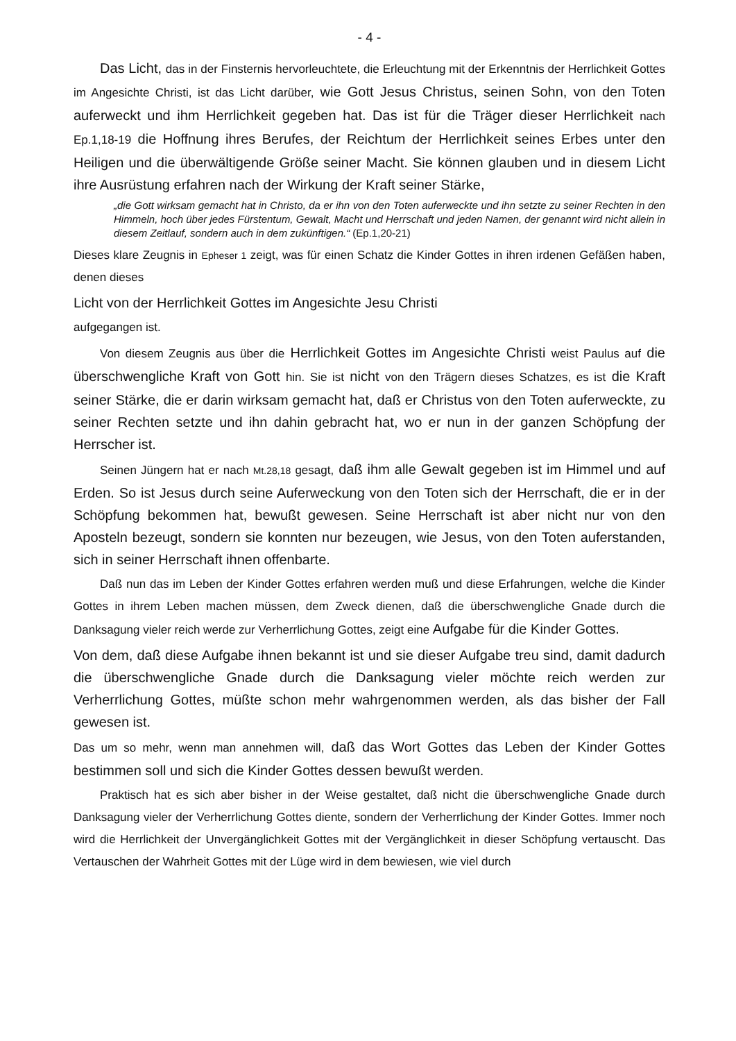- 4 -
Das Licht, das in der Finsternis hervorleuchtete, die Erleuchtung mit der Erkenntnis der Herrlichkeit Gottes im Angesichte Christi, ist das Licht darüber, wie Gott Jesus Christus, seinen Sohn, von den Toten auferweckt und ihm Herrlichkeit gegeben hat. Das ist für die Träger dieser Herrlichkeit nach Ep.1,18-19 die Hoffnung ihres Berufes, der Reichtum der Herrlichkeit seines Erbes unter den Heiligen und die überwältigende Größe seiner Macht. Sie können glauben und in diesem Licht ihre Ausrüstung erfahren nach der Wirkung der Kraft seiner Stärke,
„die Gott wirksam gemacht hat in Christo, da er ihn von den Toten auferweckte und ihn setzte zu seiner Rechten in den Himmeln, hoch über jedes Fürstentum, Gewalt, Macht und Herrschaft und jeden Namen, der genannt wird nicht allein in diesem Zeitlauf, sondern auch in dem zukünftigen.“ (Ep.1,20-21)
Dieses klare Zeugnis in Epheser 1 zeigt, was für einen Schatz die Kinder Gottes in ihren irdenen Gefäßen haben, denen dieses
Licht von der Herrlichkeit Gottes im Angesichte Jesu Christi
aufgegangen ist.
Von diesem Zeugnis aus über die Herrlichkeit Gottes im Angesichte Christi weist Paulus auf die überschwengliche Kraft von Gott hin. Sie ist nicht von den Trägern dieses Schatzes, es ist die Kraft seiner Stärke, die er darin wirksam gemacht hat, daß er Christus von den Toten auferweckte, zu seiner Rechten setzte und ihn dahin gebracht hat, wo er nun in der ganzen Schöpfung der Herrscher ist.
Seinen Jüngern hat er nach Mt.28,18 gesagt, daß ihm alle Gewalt gegeben ist im Himmel und auf Erden. So ist Jesus durch seine Auferweckung von den Toten sich der Herrschaft, die er in der Schöpfung bekommen hat, bewußt gewesen. Seine Herrschaft ist aber nicht nur von den Aposteln bezeugt, sondern sie konnten nur bezeugen, wie Jesus, von den Toten auferstanden, sich in seiner Herrschaft ihnen offenbarte.
Daß nun das im Leben der Kinder Gottes erfahren werden muß und diese Erfahrungen, welche die Kinder Gottes in ihrem Leben machen müssen, dem Zweck dienen, daß die überschwengliche Gnade durch die Danksagung vieler reich werde zur Verherrlichung Gottes, zeigt eine Aufgabe für die Kinder Gottes.
Von dem, daß diese Aufgabe ihnen bekannt ist und sie dieser Aufgabe treu sind, damit dadurch die überschwengliche Gnade durch die Danksagung vieler möchte reich werden zur Verherrlichung Gottes, müßte schon mehr wahrgenommen werden, als das bisher der Fall gewesen ist.
Das um so mehr, wenn man annehmen will, daß das Wort Gottes das Leben der Kinder Gottes bestimmen soll und sich die Kinder Gottes dessen bewußt werden.
Praktisch hat es sich aber bisher in der Weise gestaltet, daß nicht die überschwengliche Gnade durch Danksagung vieler der Verherrlichung Gottes diente, sondern der Verherrlichung der Kinder Gottes. Immer noch wird die Herrlichkeit der Unvergänglichkeit Gottes mit der Vergänglichkeit in dieser Schöpfung vertauscht. Das Vertauschen der Wahrheit Gottes mit der Lüge wird in dem bewiesen, wie viel durch